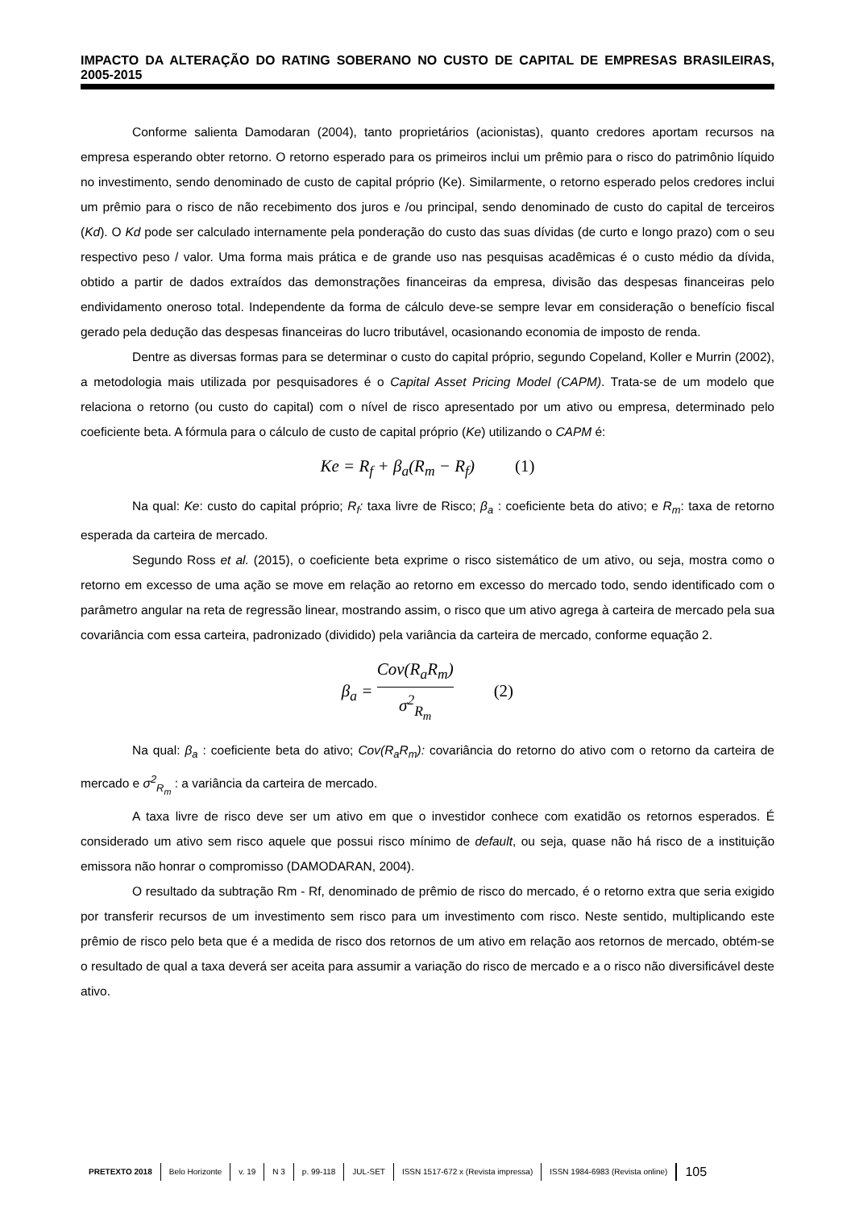IMPACTO DA ALTERAÇÃO DO RATING SOBERANO NO CUSTO DE CAPITAL DE EMPRESAS BRASILEIRAS, 2005-2015
Conforme salienta Damodaran (2004), tanto proprietários (acionistas), quanto credores aportam recursos na empresa esperando obter retorno. O retorno esperado para os primeiros inclui um prêmio para o risco do patrimônio líquido no investimento, sendo denominado de custo de capital próprio (Ke). Similarmente, o retorno esperado pelos credores inclui um prêmio para o risco de não recebimento dos juros e /ou principal, sendo denominado de custo do capital de terceiros (Kd). O Kd pode ser calculado internamente pela ponderação do custo das suas dívidas (de curto e longo prazo) com o seu respectivo peso / valor. Uma forma mais prática e de grande uso nas pesquisas acadêmicas é o custo médio da dívida, obtido a partir de dados extraídos das demonstrações financeiras da empresa, divisão das despesas financeiras pelo endividamento oneroso total. Independente da forma de cálculo deve-se sempre levar em consideração o benefício fiscal gerado pela dedução das despesas financeiras do lucro tributável, ocasionando economia de imposto de renda.
Dentre as diversas formas para se determinar o custo do capital próprio, segundo Copeland, Koller e Murrin (2002), a metodologia mais utilizada por pesquisadores é o Capital Asset Pricing Model (CAPM). Trata-se de um modelo que relaciona o retorno (ou custo do capital) com o nível de risco apresentado por um ativo ou empresa, determinado pelo coeficiente beta. A fórmula para o cálculo de custo de capital próprio (Ke) utilizando o CAPM é:
Ke = R<sub>f</sub> + β<sub>a</sub>(R<sub>m</sub> − R<sub>f</sub>) (1)
Na qual: Ke: custo do capital próprio; R<sub>f</sub>: taxa livre de Risco; β<sub>a</sub> : coeficiente beta do ativo; e R<sub>m</sub>: taxa de retorno esperada da carteira de mercado.
Segundo Ross et al. (2015), o coeficiente beta exprime o risco sistemático de um ativo, ou seja, mostra como o retorno em excesso de uma ação se move em relação ao retorno em excesso do mercado todo, sendo identificado com o parâmetro angular na reta de regressão linear, mostrando assim, o risco que um ativo agrega à carteira de mercado pela sua covariância com essa carteira, padronizado (dividido) pela variância da carteira de mercado, conforme equação 2.
β<sub>a</sub> = Cov(R<sub>a</sub>R<sub>m</sub>) σ<sup>2</sup><sub>R<sub>m</sub></sub> (2)
Na qual: β<sub>a</sub> : coeficiente beta do ativo; Cov(R<sub>a</sub>R<sub>m</sub>): covariância do retorno do ativo com o retorno da carteira de mercado e σ<sup>2</sup><sub>R<sub>m</sub></sub> : a variância da carteira de mercado.
A taxa livre de risco deve ser um ativo em que o investidor conhece com exatidão os retornos esperados. É considerado um ativo sem risco aquele que possui risco mínimo de default, ou seja, quase não há risco de a instituição emissora não honrar o compromisso (DAMODARAN, 2004).
O resultado da subtração Rm - Rf, denominado de prêmio de risco do mercado, é o retorno extra que seria exigido por transferir recursos de um investimento sem risco para um investimento com risco. Neste sentido, multiplicando este prêmio de risco pelo beta que é a medida de risco dos retornos de um ativo em relação aos retornos de mercado, obtém-se o resultado de qual a taxa deverá ser aceita para assumir a variação do risco de mercado e a o risco não diversificável deste ativo.
PRETEXTO 2018 Belo Horizonte v. 19 N 3 p. 99-118 JUL-SET ISSN 1517-672 x (Revista impressa) ISSN 1984-6983 (Revista online) 105